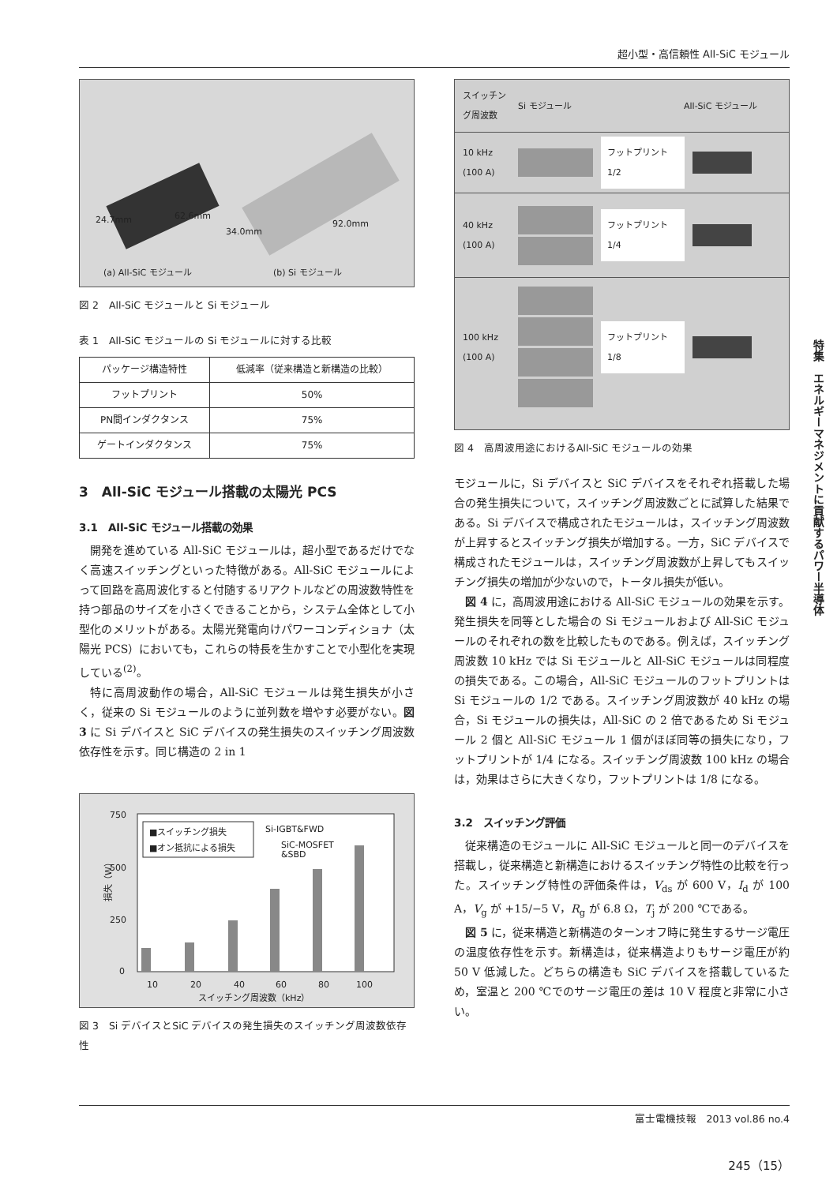超小型・高信頼性 All-SiC モジュール
24.7mm 62.6mm
34.0mm
92.0mm
(a) All-SiC モジュール (b) Si モジュール
図 2　All-SiC モジュールと Si モジュール
表 1　All-SiC モジュールの Si モジュールに対する比較
| パッケージ構造特性 | 低減率（従来構造と新構造の比較） |
| --- | --- |
| フットプリント | 50% |
| PN間インダクタンス | 75% |
| ゲートインダクタンス | 75% |
3　All-SiC モジュール搭載の太陽光 PCS
3.1　All-SiC モジュール搭載の効果
開発を進めている All-SiC モジュールは，超小型であるだけでなく高速スイッチングといった特徴がある。All-SiC モジュールによって回路を高周波化すると付随するリアクトルなどの周波数特性を持つ部品のサイズを小さくできることから，システム全体として小型化のメリットがある。太陽光発電向けパワーコンディショナ（太陽光 PCS）においても，これらの特長を生かすことで小型化を実現している<sup>(2)</sup>。
特に高周波動作の場合，All-SiC モジュールは発生損失が小さく，従来の Si モジュールのように並列数を増やす必要がない。図 3 に Si デバイスと SiC デバイスの発生損失のスイッチング周波数依存性を示す。同じ構造の 2 in 1
750
500
250
0
損失（W）
10
20
40
60
80
100
スイッチング周波数（kHz）
Si-IGBT&FWD
SiC-MOSFET
&SBD
■スイッチング損失
■オン抵抗による損失
図 3　Si デバイスとSiC デバイスの発生損失のスイッチング周波数依存性
スイッチング周波数 Si モジュール All-SiC モジュール
10 kHz (100 A)
フットプリント 1/2
40 kHz (100 A)
フットプリント 1/4
100 kHz (100 A)
フットプリント 1/8
図 4　高周波用途におけるAll-SiC モジュールの効果
モジュールに，Si デバイスと SiC デバイスをそれぞれ搭載した場合の発生損失について，スイッチング周波数ごとに試算した結果である。Si デバイスで構成されたモジュールは，スイッチング周波数が上昇するとスイッチング損失が増加する。一方，SiC デバイスで構成されたモジュールは，スイッチング周波数が上昇してもスイッチング損失の増加が少ないので，トータル損失が低い。
図 4 に，高周波用途における All-SiC モジュールの効果を示す。発生損失を同等とした場合の Si モジュールおよび All-SiC モジュールのそれぞれの数を比較したものである。例えば，スイッチング周波数 10 kHz では Si モジュールと All-SiC モジュールは同程度の損失である。この場合，All-SiC モジュールのフットプリントは Si モジュールの 1/2 である。スイッチング周波数が 40 kHz の場合，Si モジュールの損失は，All-SiC の 2 倍であるため Si モジュール 2 個と All-SiC モジュール 1 個がほぼ同等の損失になり，フットプリントが 1/4 になる。スイッチング周波数 100 kHz の場合は，効果はさらに大きくなり，フットプリントは 1/8 になる。
3.2　スイッチング評価
従来構造のモジュールに All-SiC モジュールと同一のデバイスを搭載し，従来構造と新構造におけるスイッチング特性の比較を行った。スイッチング特性の評価条件は，V<sub>ds</sub> が 600 V，I<sub>d</sub> が 100 A，V<sub>g</sub> が +15/−5 V，R<sub>g</sub> が 6.8 Ω，T<sub>j</sub> が 200 ℃である。
図 5 に，従来構造と新構造のターンオフ時に発生するサージ電圧の温度依存性を示す。新構造は，従来構造よりもサージ電圧が約 50 V 低減した。どちらの構造も SiC デバイスを搭載しているため，室温と 200 ℃でのサージ電圧の差は 10 V 程度と非常に小さい。
特集　エネルギーマネジメントに貢献するパワー半導体
富士電機技報　2013 vol.86 no.4
245（15）